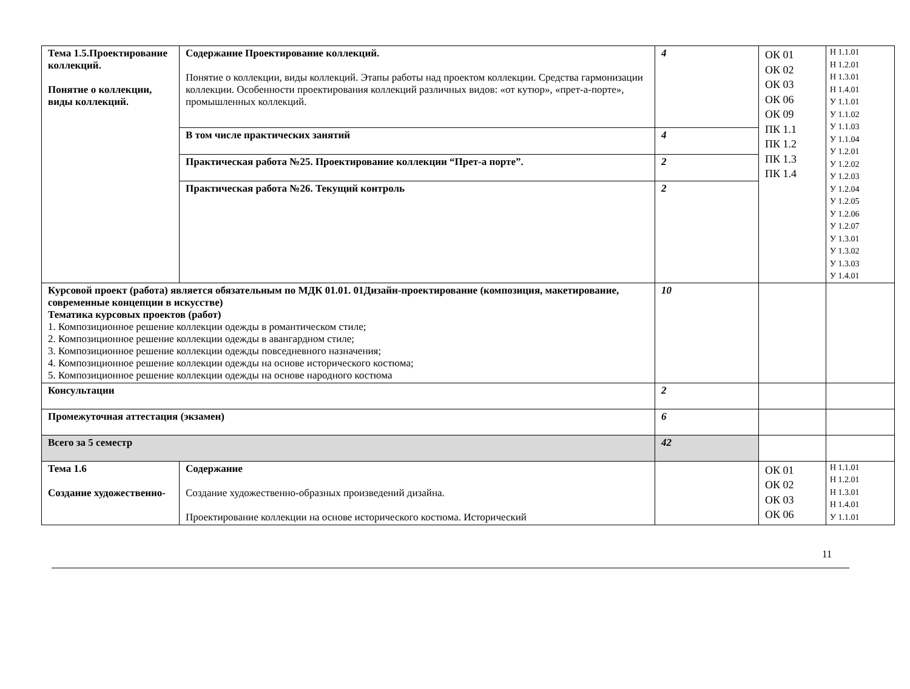| Тема 1.5.Проектирование коллекций. Понятие о коллекции, виды коллекций. | Содержание Проектирование коллекций. Понятие о коллекции, виды коллекций. Этапы работы над проектом коллекции. Средства гармонизации коллекции. Особенности проектирования коллекций различных видов: «от кутюр», «прет-а-порте», промышленных коллекций. | 4 | ОК 01 ОК 02 ОК 03 ОК 06 ОК 09 ПК 1.1 ПК 1.2 ПК 1.3 ПК 1.4 | Н 1.1.01 Н 1.2.01 Н 1.3.01 Н 1.4.01 У 1.1.01 У 1.1.02 У 1.1.03 У 1.1.04 У 1.2.01 У 1.2.02 У 1.2.03 У 1.2.04 У 1.2.05 У 1.2.06 У 1.2.07 У 1.3.01 У 1.3.02 У 1.3.03 У 1.4.01 |
| | В том числе практических занятий | 4 | | |
| | Практическая работа №25. Проектирование коллекции “Прет-а порте”. | 2 | | |
| | Практическая работа №26. Текущий контроль | 2 | | |
| Курсовой проект (работа) является обязательным по МДК 01.01. 01Дизайн-проектирование (композиция, макетирование, современные концепции в искусстве) Тематика курсовых проектов (работ) 1. Композиционное решение коллекции одежды в романтическом стиле; 2. Композиционное решение коллекции одежды в авангардном стиле; 3. Композиционное решение коллекции одежды повседневного назначения; 4. Композиционное решение коллекции одежды на основе исторического костюма; 5. Композиционное решение коллекции одежды на основе народного костюма | | 10 | | |
| Консультации | | 2 | | |
| Промежуточная аттестация (экзамен) | | 6 | | |
| Всего за 5 семестр | | 42 | | |
| Тема 1.6 Создание художественно- | Содержание Создание художественно-образных произведений дизайна. Проектирование коллекции на основе исторического костюма. Исторический | | ОК 01 ОК 02 ОК 03 ОК 06 | Н 1.1.01 Н 1.2.01 Н 1.3.01 Н 1.4.01 У 1.1.01 |
11